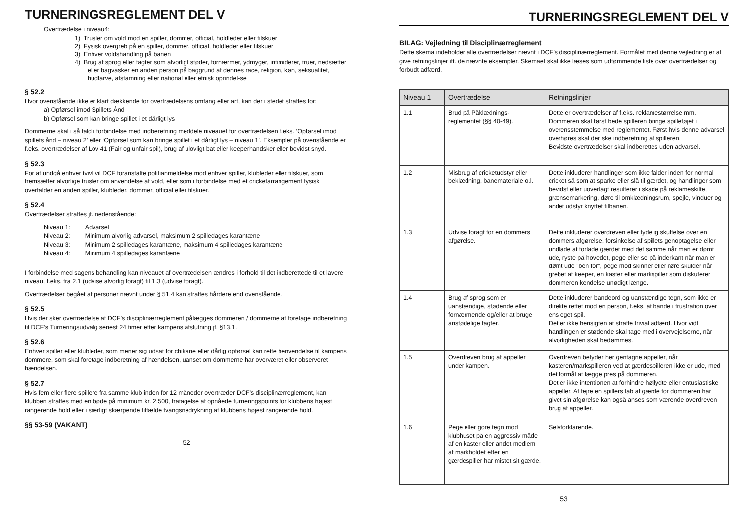TURNERINGSREGLEMENT DEL V
Overtrædelse i niveau4:
1) Trusler om vold mod en spiller, dommer, official, holdleder eller tilskuer
2) Fysisk overgreb på en spiller, dommer, official, holdleder eller tilskuer
3) Enhver voldshandling på banen
4) Brug af sprog eller fagter som alvorligt støder, fornærmer, ydmyger, intimiderer, truer, nedsætter eller bagvasker en anden person på baggrund af dennes race, religion, køn, seksualitet, hudfarve, afstamning eller national eller etnisk oprindel-se
§ 52.2
Hvor ovenstående ikke er klart dækkende for overtrædelsens omfang eller art, kan der i stedet straffes for:
a) Opførsel imod Spillets Ånd
b) Opførsel som kan bringe spillet i et dårligt lys
Dommerne skal i så fald i forbindelse med indberetning meddele niveauet for overtrædelsen f.eks. ‘Opførsel imod spillets ånd – niveau 2’ eller ‘Opførsel som kan bringe spillet i et dårligt lys – niveau 1’. Eksempler på ovenstående er f.eks. overtrædelser af Lov 41 (Fair og unfair spil), brug af ulovligt bat eller keeperhandsker eller bevidst snyd.
§ 52.3
For at undgå enhver tvivl vil DCF foranstalte politianmeldelse mod enhver spiller, klubleder eller tilskuer, som fremsætter alvorlige trusler om anvendelse af vold, eller som i forbindelse med et cricketarrangement fysisk overfalder en anden spiller, klubleder, dommer, official eller tilskuer.
§ 52.4
Overtrædelser straffes jf. nedenstående:
| Niveau 1: | Advarsel |
| Niveau 2: | Minimum alvorlig advarsel, maksimum 2 spilledages karantæne |
| Niveau 3: | Minimum 2 spilledages karantæne, maksimum 4 spilledages karantæne |
| Niveau 4: | Minimum 4 spilledages karantæne |
I forbindelse med sagens behandling kan niveauet af overtrædelsen ændres i forhold til det indberettede til et lavere niveau, f.eks. fra 2.1 (udvise alvorlig foragt) til 1.3 (udvise foragt).
Overtrædelser begået af personer nævnt under § 51.4 kan straffes hårdere end ovenstående.
§ 52.5
Hvis der sker overtrædelse af DCF’s disciplinærreglement pålægges dommeren / dommerne at foretage indberetning til DCF’s Turneringsudvalg senest 24 timer efter kampens afslutning jf. §13.1.
§ 52.6
Enhver spiller eller klubleder, som mener sig udsat for chikane eller dårlig opførsel kan rette henvendelse til kampens dommere, som skal foretage indberetning af hændelsen, uanset om dommerne har overværet eller observeret hændelsen.
§ 52.7
Hvis fem eller flere spillere fra samme klub inden for 12 måneder overtræder DCF’s disciplinærreglement, kan klubben straffes med en bøde på minimum kr. 2.500, fratagelse af opnåede turneringspoints for klubbens højest rangerende hold eller i særligt skærpende tilfælde tvangsnedrykning af klubbens højest rangerende hold.
§§ 53-59 (VAKANT)
52
TURNERINGSREGLEMENT DEL V
BILAG: Vejledning til Disciplinærreglement
Dette skema indeholder alle overtrædelser nævnt i DCF’s disciplinærreglement. Formålet med denne vejledning er at give retningslinjer ift. de nævnte eksempler. Skemaet skal ikke læses som udtømmende liste over overtrædelser og forbudt adfærd.
| Niveau 1 | Overtrædelse | Retningslinjer |
| --- | --- | --- |
| 1.1 | Brud på Påklædnings-reglementet (§§ 40-49). | Dette er overtrædelser af f.eks. reklamestørrelse mm. Dommeren skal først bede spilleren bringe spilletøjet i overensstemmelse med reglementet. Først hvis denne advarsel overhøres skal der ske indberetning af spilleren. Bevidste overtrædelser skal indberettes uden advarsel. |
| 1.2 | Misbrug af cricketudstyr eller beklædning, banemateriale o.l. | Dette inkluderer handlinger som ikke falder inden for normal cricket så som at sparke eller slå til gærdet, og handlinger som bevidst eller uoverlagt resulterer i skade på reklameskilte, grænsemarkering, døre til omklædningsrum, spejle, vinduer og andet udstyr knyttet tilbanen. |
| 1.3 | Udvise foragt for en dommers afgørelse. | Dette inkluderer overdreven eller tydelig skuffelse over en dommers afgørelse, forsinkelse af spillets genoptagelse eller undlade at forlade gærdet med det samme når man er dømt ude, ryste på hovedet, pege eller se på inderkant når man er dømt ude ”ben for”, pege mod skinner eller røre skulder når grebet af keeper, en kaster eller markspiller som diskuterer dommeren kendelse unødigt længe. |
| 1.4 | Brug af sprog som er uanstændige, stødende eller fornærmende og/eller at bruge anstødelige fagter. | Dette inkluderer bandeord og uanstændige tegn, som ikke er direkte rettet mod en person, f.eks. at bande i frustration over ens eget spil. Det er ikke hensigten at straffe trivial adfærd. Hvor vidt handlingen er stødende skal tage med i overvejelserne, når alvorligheden skal bedømmes. |
| 1.5 | Overdreven brug af appeller under kampen. | Overdreven betyder her gentagne appeller, når kasteren/markspilleren ved at gærdespilleren ikke er ude, med det formål at lægge pres på dommeren. Det er ikke intentionen at forhindre højlydte eller entusiastiske appeller. At fejre en spillers tab af gærde for dommeren har givet sin afgørelse kan også anses som værende overdreven brug af appeller. |
| 1.6 | Pege eller gore tegn mod klubhuset på en aggressiv måde af en kaster eller andet medlem af markholdet efter en gærdespiller har mistet sit gærde. | Selvforklarende. |
53